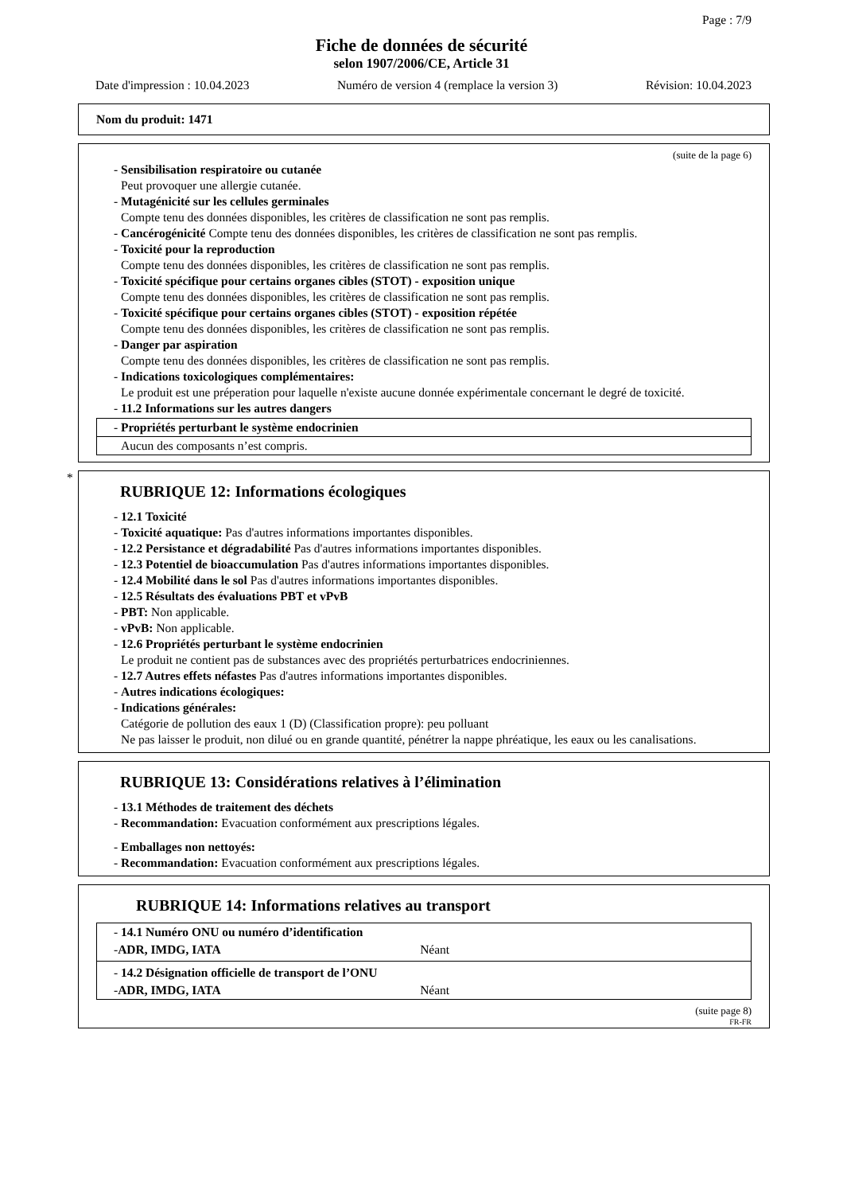Page : 7/9
Fiche de données de sécurité
selon 1907/2006/CE, Article 31
Date d'impression : 10.04.2023 Numéro de version 4 (remplace la version 3) Révision: 10.04.2023
Nom du produit: 1471
(suite de la page 6)
- Sensibilisation respiratoire ou cutanée
Peut provoquer une allergie cutanée.
- Mutagénicité sur les cellules germinales
Compte tenu des données disponibles, les critères de classification ne sont pas remplis.
- Cancérogénicité Compte tenu des données disponibles, les critères de classification ne sont pas remplis.
- Toxicité pour la reproduction
Compte tenu des données disponibles, les critères de classification ne sont pas remplis.
- Toxicité spécifique pour certains organes cibles (STOT) - exposition unique
Compte tenu des données disponibles, les critères de classification ne sont pas remplis.
- Toxicité spécifique pour certains organes cibles (STOT) - exposition répétée
Compte tenu des données disponibles, les critères de classification ne sont pas remplis.
- Danger par aspiration
Compte tenu des données disponibles, les critères de classification ne sont pas remplis.
- Indications toxicologiques complémentaires:
Le produit est une préperation pour laquelle n'existe aucune donnée expérimentale concernant le degré de toxicité.
- 11.2 Informations sur les autres dangers
- Propriétés perturbant le système endocrinien
Aucun des composants n’est compris.
*
RUBRIQUE 12: Informations écologiques
- 12.1 Toxicité
- Toxicité aquatique: Pas d'autres informations importantes disponibles.
- 12.2 Persistance et dégradabilité Pas d'autres informations importantes disponibles.
- 12.3 Potentiel de bioaccumulation Pas d'autres informations importantes disponibles.
- 12.4 Mobilité dans le sol Pas d'autres informations importantes disponibles.
- 12.5 Résultats des évaluations PBT et vPvB
- PBT: Non applicable.
- vPvB: Non applicable.
- 12.6 Propriétés perturbant le système endocrinien
Le produit ne contient pas de substances avec des propriétés perturbatrices endocriniennes.
- 12.7 Autres effets néfastes Pas d'autres informations importantes disponibles.
- Autres indications écologiques:
- Indications générales:
Catégorie de pollution des eaux 1 (D) (Classification propre): peu polluant
Ne pas laisser le produit, non dilué ou en grande quantité, pénétrer la nappe phréatique, les eaux ou les canalisations.
RUBRIQUE 13: Considérations relatives à l’élimination
- 13.1 Méthodes de traitement des déchets
- Recommandation: Evacuation conformément aux prescriptions légales.
- Emballages non nettoyés:
- Recommandation: Evacuation conformément aux prescriptions légales.
RUBRIQUE 14: Informations relatives au transport
- 14.1 Numéro ONU ou numéro d’identification
- ADR, IMDG, IATA Néant
- 14.2 Désignation officielle de transport de l’ONU
- ADR, IMDG, IATA Néant
(suite page 8)
FR-FR